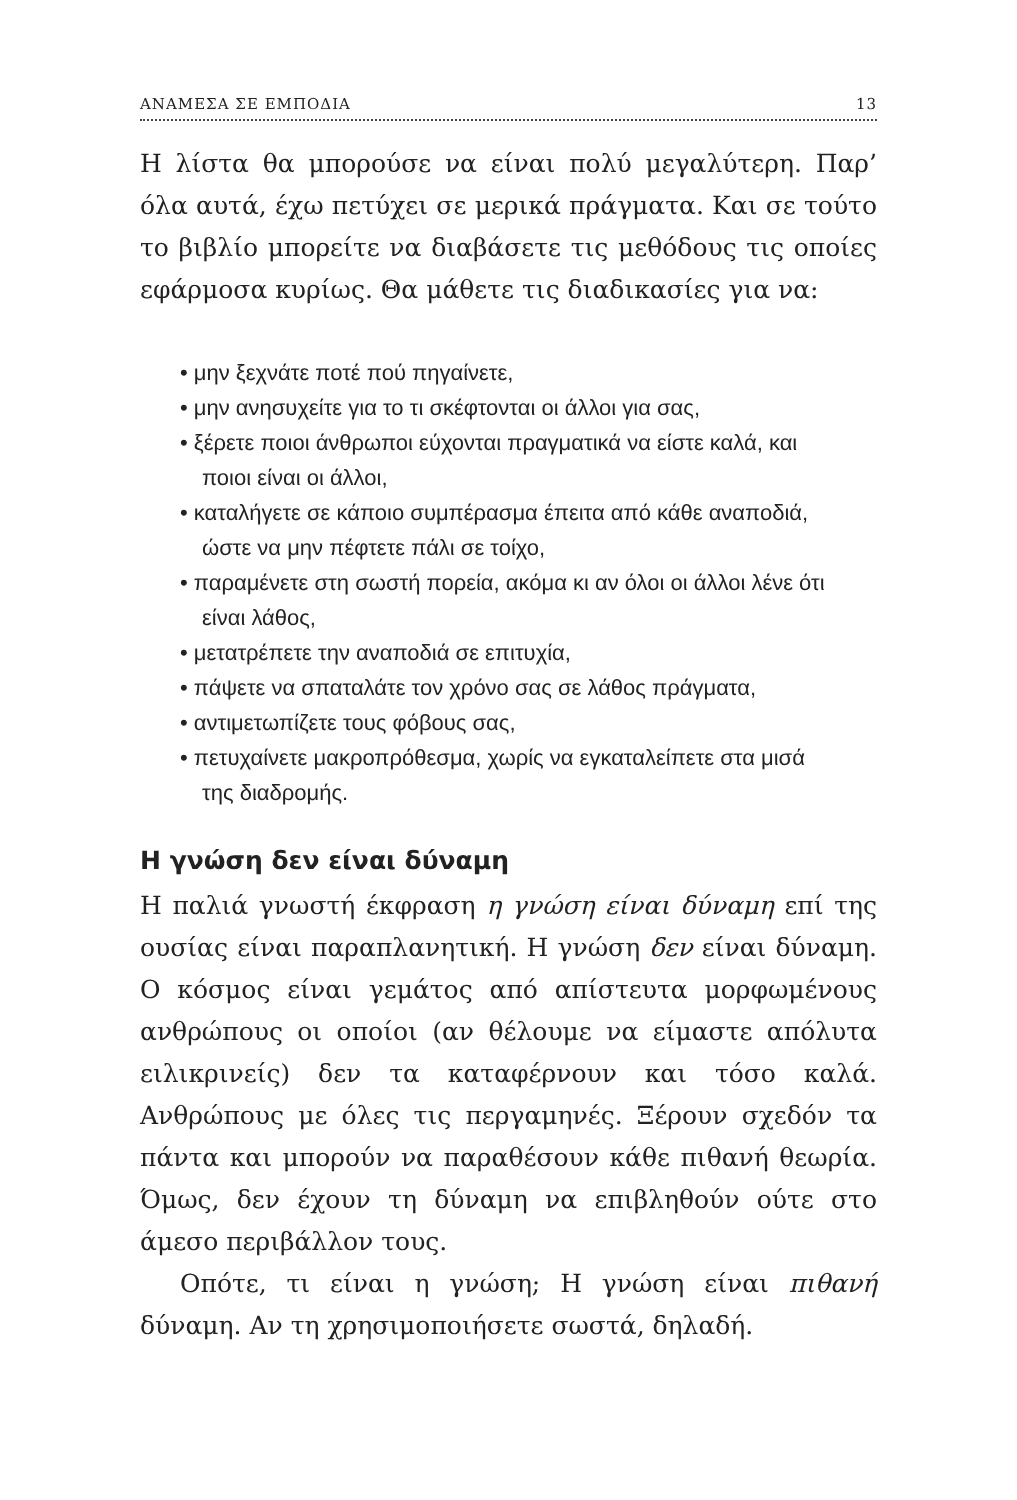ΑΝΑΜΕΣΑ ΣΕ ΕΜΠΟΔΙΑ 13
Η λίστα θα μπορούσε να είναι πολύ μεγαλύτερη. Παρ’ όλα αυτά, έχω πετύχει σε μερικά πράγματα. Και σε τούτο το βιβλίο μπορείτε να διαβάσετε τις μεθόδους τις οποίες εφάρμοσα κυρίως. Θα μάθετε τις διαδικασίες για να:
• μην ξεχνάτε ποτέ πού πηγαίνετε,
• μην ανησυχείτε για το τι σκέφτονται οι άλλοι για σας,
• ξέρετε ποιοι άνθρωποι εύχονται πραγματικά να είστε καλά, και ποιοι είναι οι άλλοι,
• καταλήγετε σε κάποιο συμπέρασμα έπειτα από κάθε αναποδιά, ώστε να μην πέφτετε πάλι σε τοίχο,
• παραμένετε στη σωστή πορεία, ακόμα κι αν όλοι οι άλλοι λένε ότι είναι λάθος,
• μετατρέπετε την αναποδιά σε επιτυχία,
• πάψετε να σπαταλάτε τον χρόνο σας σε λάθος πράγματα,
• αντιμετωπίζετε τους φόβους σας,
• πετυχαίνετε μακροπρόθεσμα, χωρίς να εγκαταλείπετε στα μισά της διαδρομής.
Η γνώση δεν είναι δύναμη
Η παλιά γνωστή έκφραση η γνώση είναι δύναμη επί της ουσίας είναι παραπλανητική. Η γνώση δεν είναι δύναμη. Ο κόσμος είναι γεμάτος από απίστευτα μορφωμένους ανθρώπους οι οποίοι (αν θέλουμε να είμαστε απόλυτα ειλικρινείς) δεν τα καταφέρνουν και τόσο καλά. Ανθρώπους με όλες τις περγαμηνές. Ξέρουν σχεδόν τα πάντα και μπορούν να παραθέσουν κάθε πιθανή θεωρία. Όμως, δεν έχουν τη δύναμη να επιβληθούν ούτε στο άμεσο περιβάλλον τους.
Οπότε, τι είναι η γνώση; Η γνώση είναι πιθανή δύναμη. Αν τη χρησιμοποιήσετε σωστά, δηλαδή.